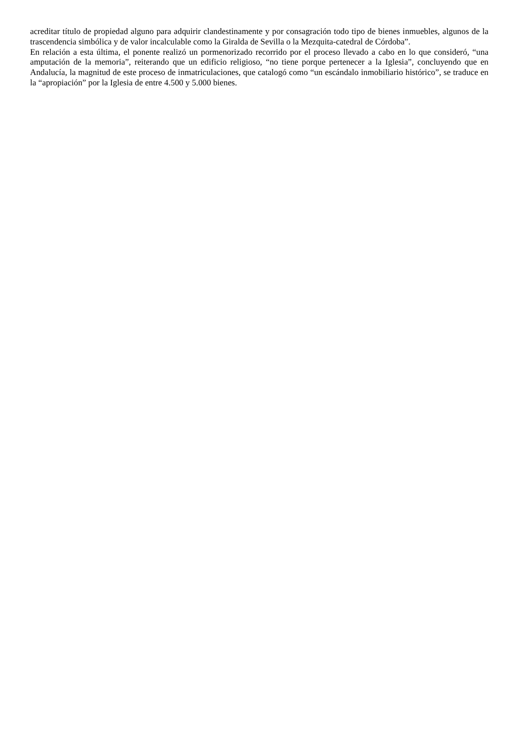acreditar título de propiedad alguno para adquirir clandestinamente y por consagración todo tipo de bienes inmuebles, algunos de la trascendencia simbólica y de valor incalculable como la Giralda de Sevilla o la Mezquita-catedral de Córdoba”.
En relación a esta última, el ponente realizó un pormenorizado recorrido por el proceso llevado a cabo en lo que consideró, “una amputación de la memoria”, reiterando que un edificio religioso, “no tiene porque pertenecer a la Iglesia”, concluyendo que en Andalucía, la magnitud de este proceso de inmatriculaciones, que catalogó como “un escándalo inmobiliario histórico”, se traduce en la “apropiación” por la Iglesia de entre 4.500 y 5.000 bienes.